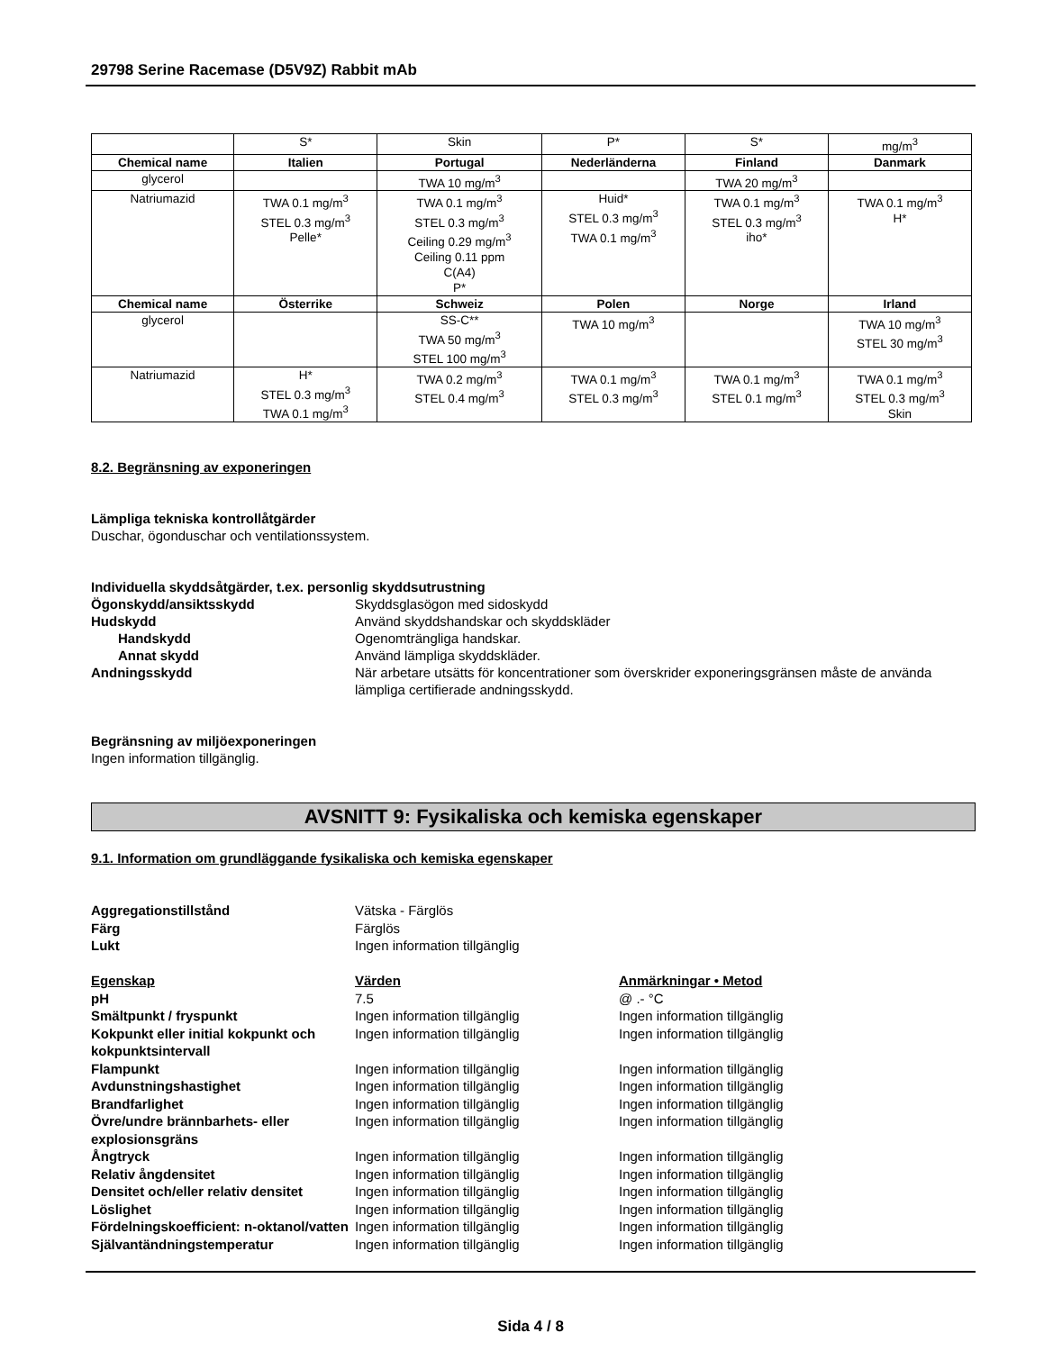29798 Serine Racemase (D5V9Z) Rabbit mAb
| | S* | Skin | P* | S* | mg/m<sup>3</sup> |
| Chemical name | Italien | Portugal | Nederländerna | Finland | Danmark |
| glycerol | | TWA 10 mg/m<sup>3</sup> | | TWA 20 mg/m<sup>3</sup> | |
| Natriumazid | TWA 0.1 mg/m<sup>3</sup> STEL 0.3 mg/m<sup>3</sup> Pelle* | TWA 0.1 mg/m<sup>3</sup> STEL 0.3 mg/m<sup>3</sup> Ceiling 0.29 mg/m<sup>3</sup> Ceiling 0.11 ppm C(A4) P* | Huid* STEL 0.3 mg/m<sup>3</sup> TWA 0.1 mg/m<sup>3</sup> | TWA 0.1 mg/m<sup>3</sup> STEL 0.3 mg/m<sup>3</sup> iho* | TWA 0.1 mg/m<sup>3</sup> H* |
| Chemical name | Österrike | Schweiz | Polen | Norge | Irland |
| glycerol | | SS-C** TWA 50 mg/m<sup>3</sup> STEL 100 mg/m<sup>3</sup> | TWA 10 mg/m<sup>3</sup> | | TWA 10 mg/m<sup>3</sup> STEL 30 mg/m<sup>3</sup> |
| Natriumazid | H* STEL 0.3 mg/m<sup>3</sup> TWA 0.1 mg/m<sup>3</sup> | TWA 0.2 mg/m<sup>3</sup> STEL 0.4 mg/m<sup>3</sup> | TWA 0.1 mg/m<sup>3</sup> STEL 0.3 mg/m<sup>3</sup> | TWA 0.1 mg/m<sup>3</sup> STEL 0.1 mg/m<sup>3</sup> | TWA 0.1 mg/m<sup>3</sup> STEL 0.3 mg/m<sup>3</sup> Skin |
8.2. Begränsning av exponeringen
Lämpliga tekniska kontrollåtgärder
Duschar, ögonduschar och ventilationssystem.
Individuella skyddsåtgärder, t.ex. personlig skyddsutrustning
Ögonskydd/ansiktsskydd Skyddsglasögon med sidoskydd
Hudskydd Använd skyddshandskar och skyddskläder
Handskydd Ogenomträngliga handskar.
Annat skydd Använd lämpliga skyddskläder.
Andningsskydd När arbetare utsätts för koncentrationer som överskrider exponeringsgränsen måste de använda lämpliga certifierade andningsskydd.
Begränsning av miljöexponeringen
Ingen information tillgänglig.
AVSNITT 9: Fysikaliska och kemiska egenskaper
9.1. Information om grundläggande fysikaliska och kemiska egenskaper
Aggregationstillstånd Vätska - Färglös
Färg Färglös
Lukt Ingen information tillgänglig
Egenskap Värden Anmärkningar • Metod
pH 7.5 @ .- °C
Smältpunkt / fryspunkt Ingen information tillgänglig Ingen information tillgänglig
Kokpunkt eller initial kokpunkt och kokpunktsintervall
Ingen information tillgänglig Ingen information tillgänglig
Flampunkt Ingen information tillgänglig Ingen information tillgänglig
Avdunstningshastighet Ingen information tillgänglig Ingen information tillgänglig
Brandfarlighet Ingen information tillgänglig Ingen information tillgänglig
Övre/undre brännbarhets- eller explosionsgräns
Ingen information tillgänglig Ingen information tillgänglig
Ångtryck Ingen information tillgänglig Ingen information tillgänglig
Relativ ångdensitet Ingen information tillgänglig Ingen information tillgänglig
Densitet och/eller relativ densitet
Ingen information tillgänglig Ingen information tillgänglig
Löslighet Ingen information tillgänglig Ingen information tillgänglig
Fördelningskoefficient: n-oktanol/vatten
Ingen information tillgänglig Ingen information tillgänglig
Självantändningstemperatur Ingen information tillgänglig Ingen information tillgänglig
Sida 4 / 8